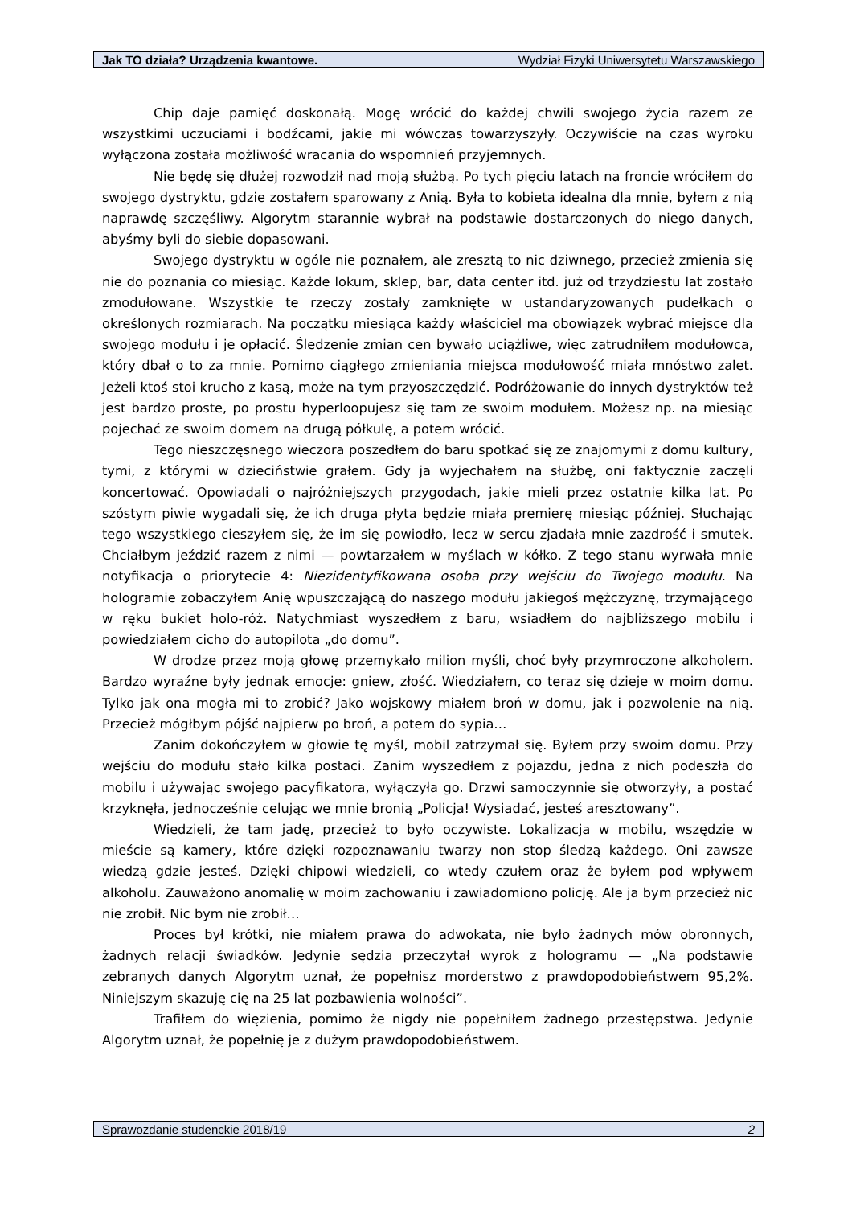Jak TO działa? Urządzenia kwantowe. Wydział Fizyki Uniwersytetu Warszawskiego
Chip daje pamięć doskonałą. Mogę wrócić do każdej chwili swojego życia razem ze wszystkimi uczuciami i bodźcami, jakie mi wówczas towarzyszyły. Oczywiście na czas wyroku wyłączona została możliwość wracania do wspomnień przyjemnych.
Nie będę się dłużej rozwodził nad moją służbą. Po tych pięciu latach na froncie wróciłem do swojego dystryktu, gdzie zostałem sparowany z Anią. Była to kobieta idealna dla mnie, byłem z nią naprawdę szczęśliwy. Algorytm starannie wybrał na podstawie dostarczonych do niego danych, abyśmy byli do siebie dopasowani.
Swojego dystryktu w ogóle nie poznałem, ale zresztą to nic dziwnego, przecież zmienia się nie do poznania co miesiąc. Każde lokum, sklep, bar, data center itd. już od trzydziestu lat zostało zmodułowane. Wszystkie te rzeczy zostały zamknięte w ustandaryzowanych pudełkach o określonych rozmiarach. Na początku miesiąca każdy właściciel ma obowiązek wybrać miejsce dla swojego modułu i je opłacić. Śledzenie zmian cen bywało uciążliwe, więc zatrudniłem modułowca, który dbał o to za mnie. Pomimo ciągłego zmieniania miejsca modułowość miała mnóstwo zalet. Jeżeli ktoś stoi krucho z kasą, może na tym przyoszczędzić. Podróżowanie do innych dystryktów też jest bardzo proste, po prostu hyperloopujesz się tam ze swoim modułem. Możesz np. na miesiąc pojechać ze swoim domem na drugą półkulę, a potem wrócić.
Tego nieszczęsnego wieczora poszedłem do baru spotkać się ze znajomymi z domu kultury, tymi, z którymi w dzieciństwie grałem. Gdy ja wyjechałem na służbę, oni faktycznie zaczęli koncertować. Opowiadali o najróżniejszych przygodach, jakie mieli przez ostatnie kilka lat. Po szóstym piwie wygadali się, że ich druga płyta będzie miała premierę miesiąc później. Słuchając tego wszystkiego cieszyłem się, że im się powiodło, lecz w sercu zjadała mnie zazdrość i smutek. Chciałbym jeździć razem z nimi — powtarzałem w myślach w kółko. Z tego stanu wyrwała mnie notyfikacja o priorytecie 4: Niezidentyfikowana osoba przy wejściu do Twojego modułu. Na hologramie zobaczyłem Anię wpuszczającą do naszego modułu jakiegoś mężczyznę, trzymającego w ręku bukiet holo-róż. Natychmiast wyszedłem z baru, wsiadłem do najbliższego mobilu i powiedziałem cicho do autopilota „do domu”.
W drodze przez moją głowę przemykało milion myśli, choć były przymroczone alkoholem. Bardzo wyraźne były jednak emocje: gniew, złość. Wiedziałem, co teraz się dzieje w moim domu. Tylko jak ona mogła mi to zrobić? Jako wojskowy miałem broń w domu, jak i pozwolenie na nią. Przecież mógłbym pójść najpierw po broń, a potem do sypia…
Zanim dokończyłem w głowie tę myśl, mobil zatrzymał się. Byłem przy swoim domu. Przy wejściu do modułu stało kilka postaci. Zanim wyszedłem z pojazdu, jedna z nich podeszła do mobilu i używając swojego pacyfikatora, wyłączyła go. Drzwi samoczynnie się otworzyły, a postać krzyknęła, jednocześnie celując we mnie bronią „Policja! Wysiadać, jesteś aresztowany”.
Wiedzieli, że tam jadę, przecież to było oczywiste. Lokalizacja w mobilu, wszędzie w mieście są kamery, które dzięki rozpoznawaniu twarzy non stop śledzą każdego. Oni zawsze wiedzą gdzie jesteś. Dzięki chipowi wiedzieli, co wtedy czułem oraz że byłem pod wpływem alkoholu. Zauważono anomalię w moim zachowaniu i zawiadomiono policję. Ale ja bym przecież nic nie zrobił. Nic bym nie zrobił…
Proces był krótki, nie miałem prawa do adwokata, nie było żadnych mów obronnych, żadnych relacji świadków. Jedynie sędzia przeczytał wyrok z hologramu — „Na podstawie zebranych danych Algorytm uznał, że popełnisz morderstwo z prawdopodobieństwem 95,2%. Niniejszym skazuję cię na 25 lat pozbawienia wolności”.
Trafiłem do więzienia, pomimo że nigdy nie popełniłem żadnego przestępstwa. Jedynie Algorytm uznał, że popełnię je z dużym prawdopodobieństwem.
Sprawozdanie studenckie 2018/19 2